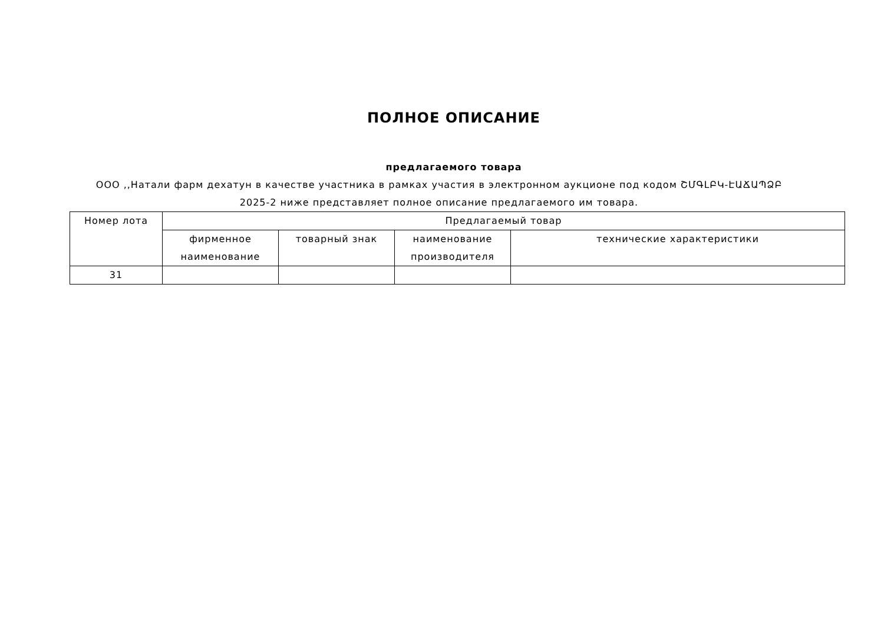ПОЛНОЕ ОПИСАНИЕ
предлагаемого товара
ООО ,,Натали фарм дехатун в качестве участника в рамках участия в электронном аукционе под кодом ՇՄԳԼԲԿ-ԷԱՃԱՊՁԲ 2025-2 ниже представляет полное описание предлагаемого им товара.
| Номер лота | Предлагаемый товар | | | |
| --- | --- | --- | --- | --- |
| | фирменное наименование | товарный знак | наименование производителя | технические характеристики |
| 31 | | | | |